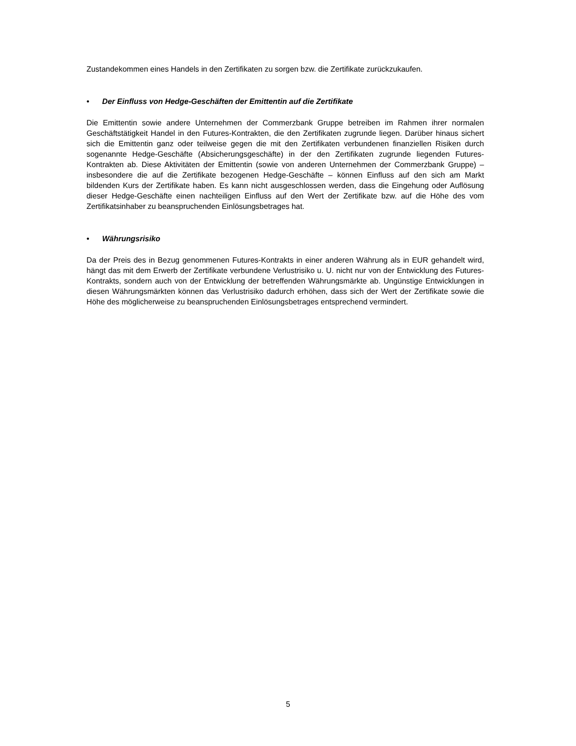Zustandekommen eines Handels in den Zertifikaten zu sorgen bzw. die Zertifikate zurückzukaufen.
• Der Einfluss von Hedge-Geschäften der Emittentin auf die Zertifikate
Die Emittentin sowie andere Unternehmen der Commerzbank Gruppe betreiben im Rahmen ihrer normalen Geschäftstätigkeit Handel in den Futures-Kontrakten, die den Zertifikaten zugrunde liegen. Darüber hinaus sichert sich die Emittentin ganz oder teilweise gegen die mit den Zertifikaten verbundenen finanziellen Risiken durch sogenannte Hedge-Geschäfte (Absicherungsgeschäfte) in der den Zertifikaten zugrunde liegenden Futures-Kontrakten ab. Diese Aktivitäten der Emittentin (sowie von anderen Unternehmen der Commerzbank Gruppe) – insbesondere die auf die Zertifikate bezogenen Hedge-Geschäfte – können Einfluss auf den sich am Markt bildenden Kurs der Zertifikate haben. Es kann nicht ausgeschlossen werden, dass die Eingehung oder Auflösung dieser Hedge-Geschäfte einen nachteiligen Einfluss auf den Wert der Zertifikate bzw. auf die Höhe des vom Zertifikatsinhaber zu beanspruchenden Einlösungsbetrages hat.
• Währungsrisiko
Da der Preis des in Bezug genommenen Futures-Kontrakts in einer anderen Währung als in EUR gehandelt wird, hängt das mit dem Erwerb der Zertifikate verbundene Verlustrisiko u. U. nicht nur von der Entwicklung des Futures-Kontrakts, sondern auch von der Entwicklung der betreffenden Währungsmärkte ab. Ungünstige Entwicklungen in diesen Währungsmärkten können das Verlustrisiko dadurch erhöhen, dass sich der Wert der Zertifikate sowie die Höhe des möglicherweise zu beanspruchenden Einlösungsbetrages entsprechend vermindert.
5